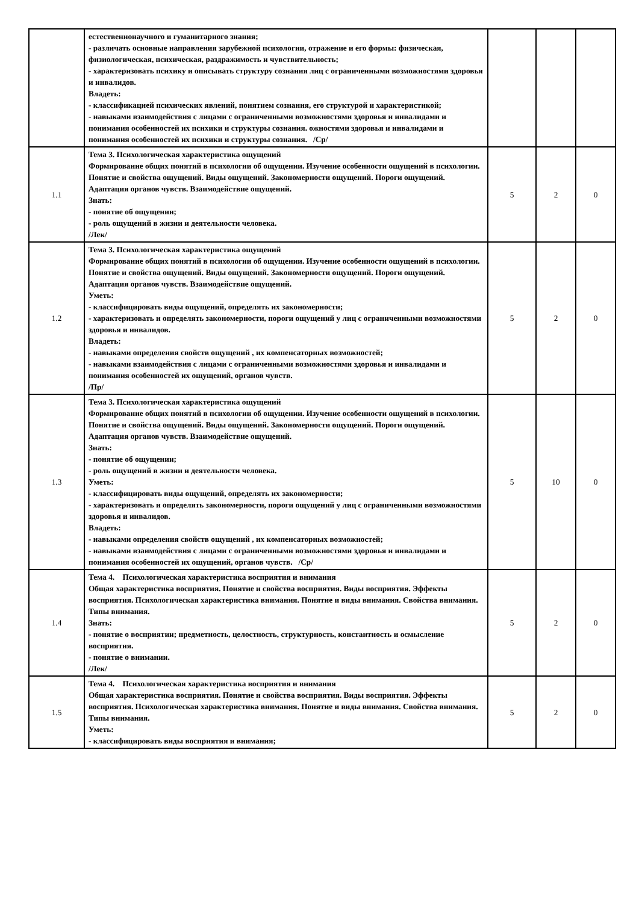| | естественнонаучного и гуманитарного знания; - различать основные направления зарубежной психологии, отражение и его формы: физическая, физиологическая, психическая, раздражимость и чувствительность; - характеризовать психику и описывать структуру сознания лиц с ограниченными возможностями здоровья и инвалидов. Владеть: - классификацией психических явлений, понятием сознания, его структурой и характеристикой; - навыками взаимодействия с лицами с ограниченными возможностями здоровья и инвалидами и понимания особенностей их психики и структуры сознания. ожностями здоровья и инвалидами и понимания особенностей их психики и структуры сознания. /Ср/ | | | |
| 1.1 | Тема 3. Психологическая характеристика ощущений Формирование общих понятий в психологии об ощущении. Изучение особенности ощущений в психологии. Понятие и свойства ощущений. Виды ощущений. Закономерности ощущений. Пороги ощущений. Адаптация органов чувств. Взаимодействие ощущений. Знать: - понятие об ощущении; - роль ощущений в жизни и деятельности человека. /Лек/ | 5 | 2 | 0 |
| 1.2 | Тема 3. Психологическая характеристика ощущений Формирование общих понятий в психологии об ощущении. Изучение особенности ощущений в психологии. Понятие и свойства ощущений. Виды ощущений. Закономерности ощущений. Пороги ощущений. Адаптация органов чувств. Взаимодействие ощущений. Уметь: - классифицировать виды ощущений, определять их закономерности; - характеризовать и определять закономерности, пороги ощущений у лиц с ограниченными возможностями здоровья и инвалидов. Владеть: - навыками определения свойств ощущений , их компенсаторных возможностей; - навыками взаимодействия с лицами с ограниченными возможностями здоровья и инвалидами и понимания особенностей их ощущений, органов чувств. /Пр/ | 5 | 2 | 0 |
| 1.3 | Тема 3. Психологическая характеристика ощущений Формирование общих понятий в психологии об ощущении. Изучение особенности ощущений в психологии. Понятие и свойства ощущений. Виды ощущений. Закономерности ощущений. Пороги ощущений. Адаптация органов чувств. Взаимодействие ощущений. Знать: - понятие об ощущении; - роль ощущений в жизни и деятельности человека. Уметь: - классифицировать виды ощущений, определять их закономерности; - характеризовать и определять закономерности, пороги ощущений у лиц с ограниченными возможностями здоровья и инвалидов. Владеть: - навыками определения свойств ощущений , их компенсаторных возможностей; - навыками взаимодействия с лицами с ограниченными возможностями здоровья и инвалидами и понимания особенностей их ощущений, органов чувств. /Ср/ | 5 | 10 | 0 |
| 1.4 | Тема 4. Психологическая характеристика восприятия и внимания Общая характеристика восприятия. Понятие и свойства восприятия. Виды восприятия. Эффекты восприятия. Психологическая характеристика внимания. Понятие и виды внимания. Свойства внимания. Типы внимания. Знать: - понятие о восприятии; предметность, целостность, структурность, константность и осмысление восприятия. - понятие о внимании. /Лек/ | 5 | 2 | 0 |
| 1.5 | Тема 4. Психологическая характеристика восприятия и внимания Общая характеристика восприятия. Понятие и свойства восприятия. Виды восприятия. Эффекты восприятия. Психологическая характеристика внимания. Понятие и виды внимания. Свойства внимания. Типы внимания. Уметь: - классифицировать виды восприятия и внимания; | 5 | 2 | 0 |